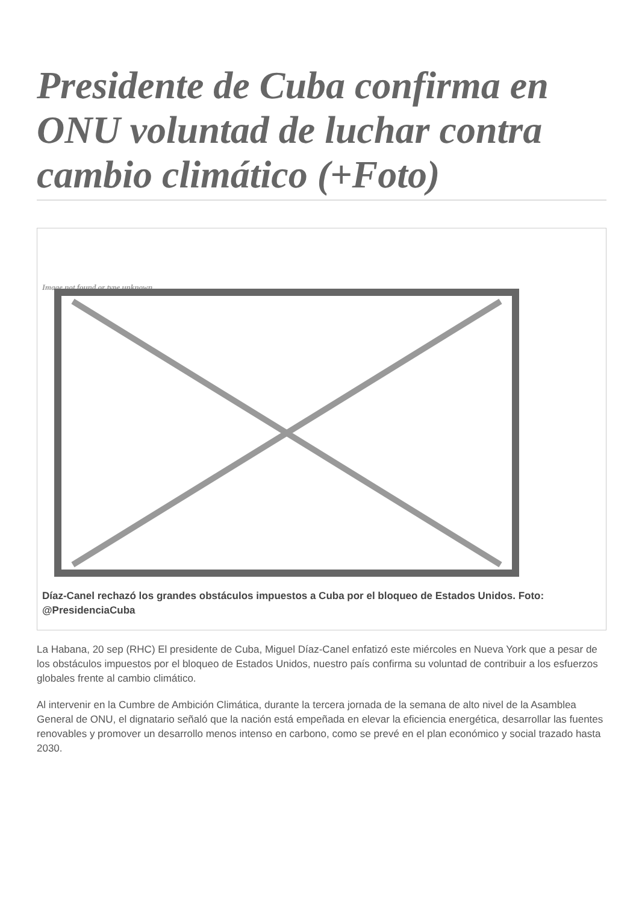Presidente de Cuba confirma en ONU voluntad de luchar contra cambio climático (+Foto)
Image not found or type unknown
Díaz-Canel rechazó los grandes obstáculos impuestos a Cuba por el bloqueo de Estados Unidos. Foto: @PresidenciaCuba
La Habana, 20 sep (RHC) El presidente de Cuba, Miguel Díaz-Canel enfatizó este miércoles en Nueva York que a pesar de los obstáculos impuestos por el bloqueo de Estados Unidos, nuestro país confirma su voluntad de contribuir a los esfuerzos globales frente al cambio climático.
Al intervenir en la Cumbre de Ambición Climática, durante la tercera jornada de la semana de alto nivel de la Asamblea General de ONU, el dignatario señaló que la nación está empeñada en elevar la eficiencia energética, desarrollar las fuentes renovables y promover un desarrollo menos intenso en carbono, como se prevé en el plan económico y social trazado hasta 2030.